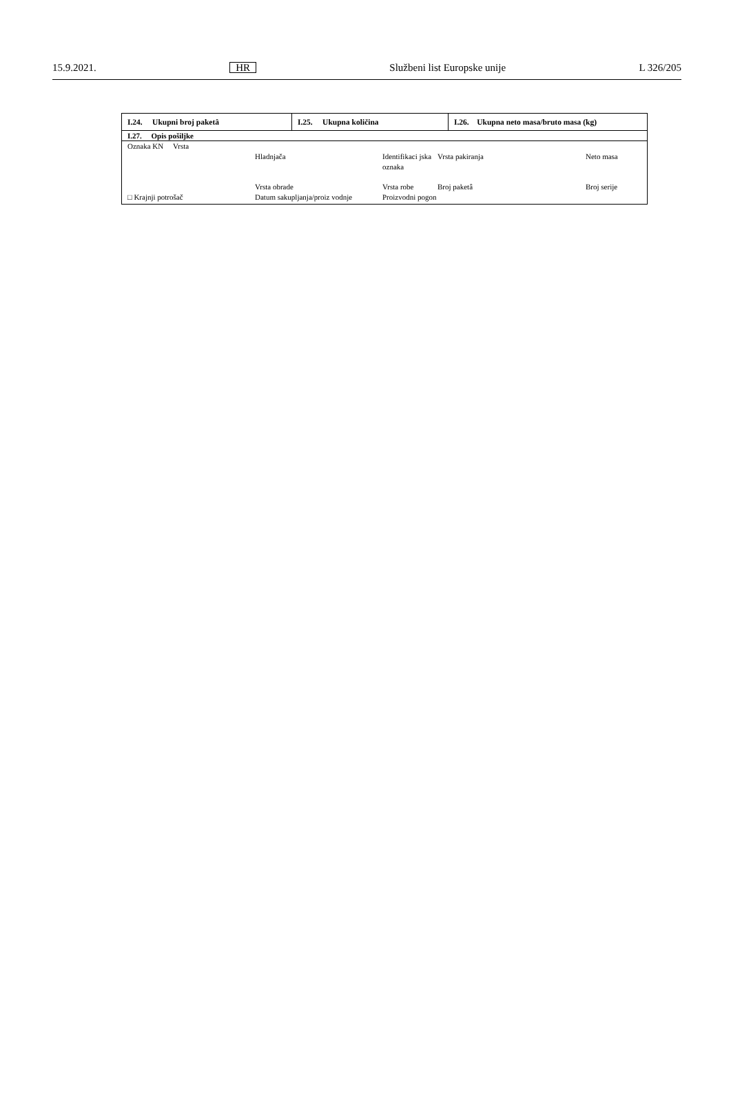15.9.2021. HR Službeni list Europske unije L 326/205
| I.24. Ukupni broj paketâ | I.25. Ukupna količina | I.26. Ukupna neto masa/bruto masa (kg) |
| I.27. Opis pošiljke | | |
| / Oznaka KN Vrsta / / / / / / / Hladnjača / Identifikaci jska oznaka / Vrsta pakiranja / Neto masa / / □ Krajnji potrošač / Vrsta obrade Datum sakupljanja/proiz vodnje / Vrsta robe Proizvodni pogon / Broj paketâ / Broj serije / | | |